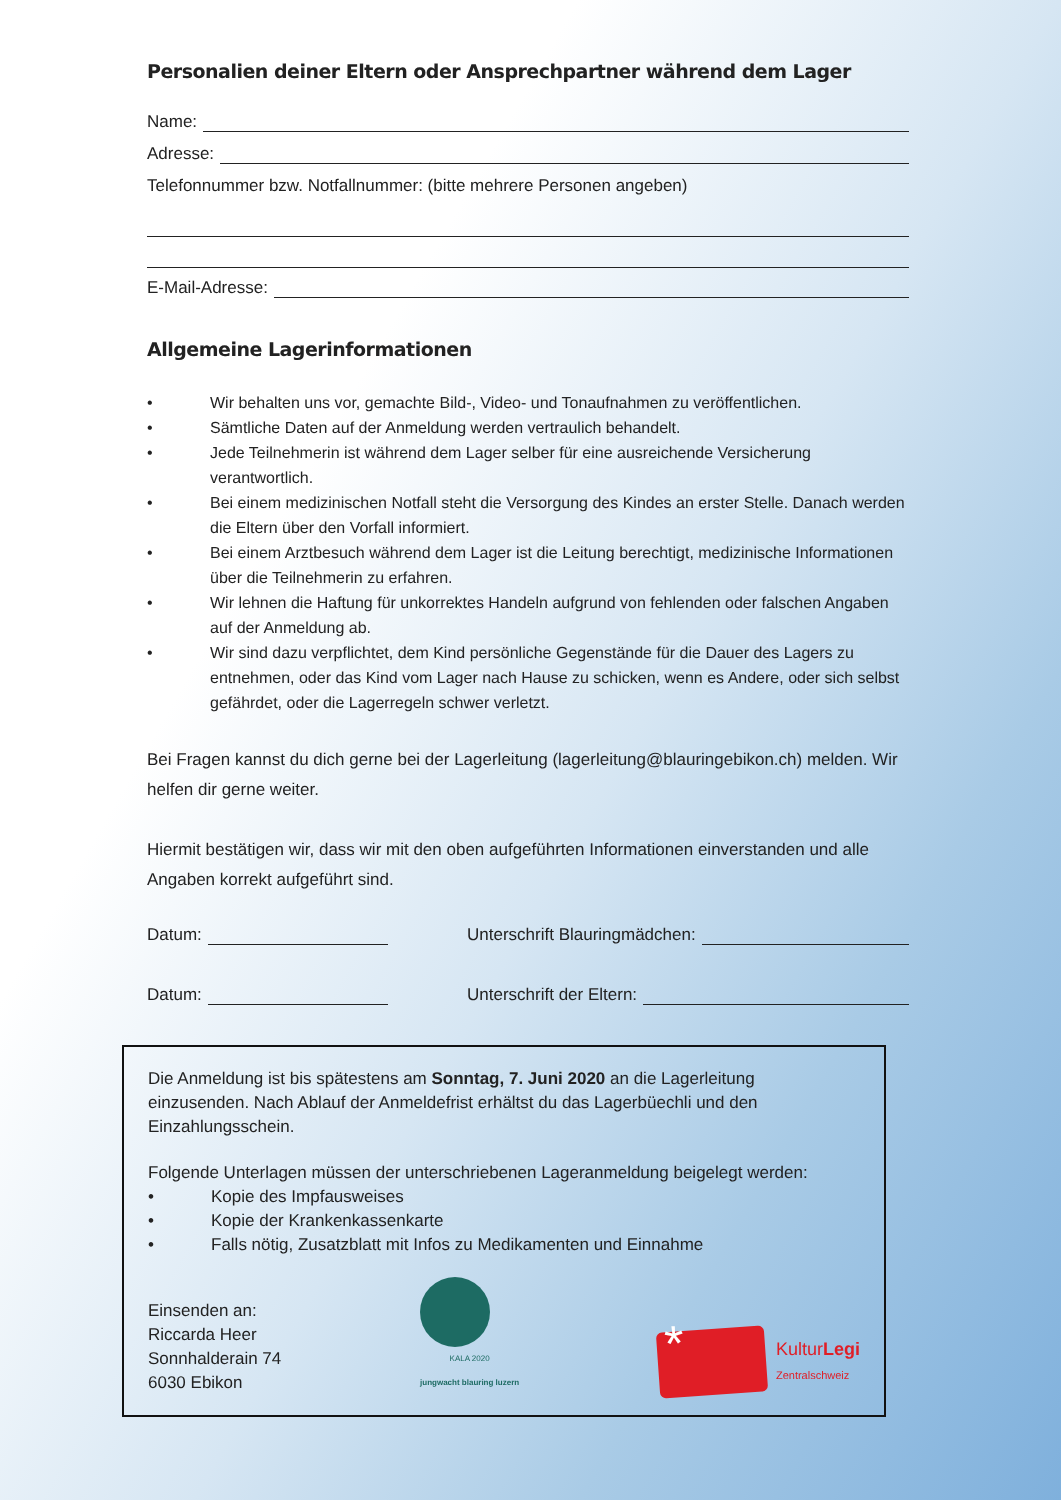Personalien deiner Eltern oder Ansprechpartner während dem Lager
Name:
Adresse:
Telefonnummer bzw. Notfallnummer: (bitte mehrere Personen angeben)
E-Mail-Adresse:
Allgemeine Lagerinformationen
• Wir behalten uns vor, gemachte Bild-, Video- und Tonaufnahmen zu veröffentlichen.
• Sämtliche Daten auf der Anmeldung werden vertraulich behandelt.
• Jede Teilnehmerin ist während dem Lager selber für eine ausreichende Versicherung verantwortlich.
• Bei einem medizinischen Notfall steht die Versorgung des Kindes an erster Stelle. Danach werden die Eltern über den Vorfall informiert.
• Bei einem Arztbesuch während dem Lager ist die Leitung berechtigt, medizinische Informationen über die Teilnehmerin zu erfahren.
• Wir lehnen die Haftung für unkorrektes Handeln aufgrund von fehlenden oder falschen Angaben auf der Anmeldung ab.
• Wir sind dazu verpflichtet, dem Kind persönliche Gegenstände für die Dauer des Lagers zu entnehmen, oder das Kind vom Lager nach Hause zu schicken, wenn es Andere, oder sich selbst gefährdet, oder die Lagerregeln schwer verletzt.
Bei Fragen kannst du dich gerne bei der Lagerleitung (lagerleitung@blauringebikon.ch) melden. Wir helfen dir gerne weiter.
Hiermit bestätigen wir, dass wir mit den oben aufgeführten Informationen einverstanden und alle Angaben korrekt aufgeführt sind.
Datum: Unterschrift Blauringmädchen:
Datum: Unterschrift der Eltern:
Die Anmeldung ist bis spätestens am Sonntag, 7. Juni 2020 an die Lagerleitung einzusenden. Nach Ablauf der Anmeldefrist erhältst du das Lagerbüechli und den Einzahlungsschein.
Folgende Unterlagen müssen der unterschriebenen Lageranmeldung beigelegt werden:
• Kopie des Impfausweises
• Kopie der Krankenkassenkarte
• Falls nötig, Zusatzblatt mit Infos zu Medikamenten und Einnahme
Einsenden an:
Riccarda Heer
Sonnhalderain 74
6030 Ebikon
KALA 2020
jungwacht blauring luzern
*
KulturLegi
Zentralschweiz